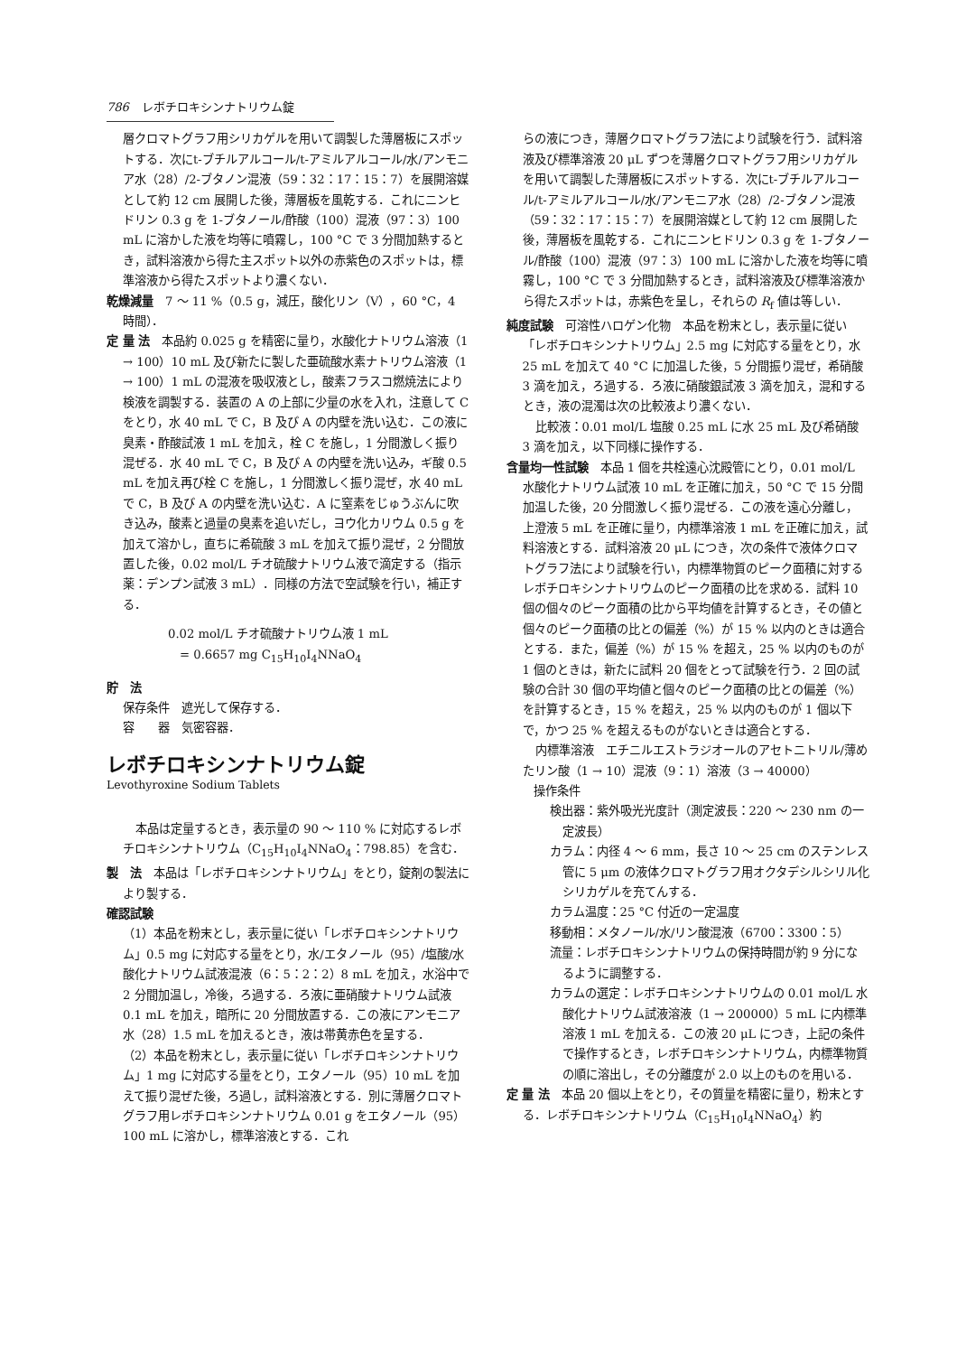786 レボチロキシンナトリウム錠
層クロマトグラフ用シリカゲルを用いて調製した薄層板にスポットする．次にt-ブチルアルコール/t-アミルアルコール/水/アンモニア水（28）/2-ブタノン混液（59：32：17：15：7）を展開溶媒として約 12 cm 展開した後，薄層板を風乾する．これにニンヒドリン 0.3 g を 1-ブタノール/酢酸（100）混液（97：3）100 mL に溶かした液を均等に噴霧し，100 °C で 3 分間加熱するとき，試料溶液から得た主スポット以外の赤紫色のスポットは，標準溶液から得たスポットより濃くない．
乾燥減量　7 ～ 11 %（0.5 g，減圧，酸化リン（V），60 °C，4 時間）．
定 量 法　本品約 0.025 g を精密に量り，水酸化ナトリウム溶液（1 → 100）10 mL 及び新たに製した亜硫酸水素ナトリウム溶液（1 → 100）1 mL の混液を吸収液とし，酸素フラスコ燃焼法により検液を調製する．装置の A の上部に少量の水を入れ，注意して C をとり，水 40 mL で C，B 及び A の内壁を洗い込む．この液に臭素・酢酸試液 1 mL を加え，栓 C を施し，1 分間激しく振り混ぜる．水 40 mL で C，B 及び A の内壁を洗い込み，ギ酸 0.5 mL を加え再び栓 C を施し，1 分間激しく振り混ぜ，水 40 mL で C，B 及び A の内壁を洗い込む．A に窒素をじゅうぶんに吹き込み，酸素と過量の臭素を追いだし，ヨウ化カリウム 0.5 g を加えて溶かし，直ちに希硫酸 3 mL を加えて振り混ぜ，2 分間放置した後，0.02 mol/L チオ硫酸ナトリウム液で滴定する（指示薬：デンプン試液 3 mL）．同様の方法で空試験を行い，補正する．
0.02 mol/L チオ硫酸ナトリウム液 1 mL
　= 0.6657 mg C<sub>15</sub>H<sub>10</sub>I<sub>4</sub>NNaO<sub>4</sub>
貯　法
保存条件　遮光して保存する．
容　　器　気密容器．
レボチロキシンナトリウム錠
Levothyroxine Sodium Tablets
本品は定量するとき，表示量の 90 ～ 110 % に対応するレボチロキシンナトリウム（C<sub>15</sub>H<sub>10</sub>I<sub>4</sub>NNaO<sub>4</sub>：798.85）を含む．
製　法　本品は「レボチロキシンナトリウム」をとり，錠剤の製法により製する．
確認試験
（1）本品を粉末とし，表示量に従い「レボチロキシンナトリウム」0.5 mg に対応する量をとり，水/エタノール（95）/塩酸/水酸化ナトリウム試液混液（6：5：2：2）8 mL を加え，水浴中で 2 分間加温し，冷後，ろ過する．ろ液に亜硝酸ナトリウム試液 0.1 mL を加え，暗所に 20 分間放置する．この液にアンモニア水（28）1.5 mL を加えるとき，液は帯黄赤色を呈する．
（2）本品を粉末とし，表示量に従い「レボチロキシンナトリウム」1 mg に対応する量をとり，エタノール（95）10 mL を加えて振り混ぜた後，ろ過し，試料溶液とする．別に薄層クロマトグラフ用レボチロキシンナトリウム 0.01 g をエタノール（95）100 mL に溶かし，標準溶液とする．これ
らの液につき，薄層クロマトグラフ法により試験を行う．試料溶液及び標準溶液 20 μL ずつを薄層クロマトグラフ用シリカゲルを用いて調製した薄層板にスポットする．次にt-ブチルアルコール/t-アミルアルコール/水/アンモニア水（28）/2-ブタノン混液（59：32：17：15：7）を展開溶媒として約 12 cm 展開した後，薄層板を風乾する．これにニンヒドリン 0.3 g を 1-ブタノール/酢酸（100）混液（97：3）100 mL に溶かした液を均等に噴霧し，100 °C で 3 分間加熱するとき，試料溶液及び標準溶液から得たスポットは，赤紫色を呈し，それらの R<sub>f</sub> 値は等しい．
純度試験　可溶性ハロゲン化物　本品を粉末とし，表示量に従い「レボチロキシンナトリウム」2.5 mg に対応する量をとり，水 25 mL を加えて 40 °C に加温した後，5 分間振り混ぜ，希硝酸 3 滴を加え，ろ過する．ろ液に硝酸銀試液 3 滴を加え，混和するとき，液の混濁は次の比較液より濃くない．
比較液：0.01 mol/L 塩酸 0.25 mL に水 25 mL 及び希硝酸 3 滴を加え，以下同様に操作する．
含量均一性試験　本品 1 個を共栓遠心沈殿管にとり，0.01 mol/L 水酸化ナトリウム試液 10 mL を正確に加え，50 °C で 15 分間加温した後，20 分間激しく振り混ぜる．この液を遠心分離し，上澄液 5 mL を正確に量り，内標準溶液 1 mL を正確に加え，試料溶液とする．試料溶液 20 μL につき，次の条件で液体クロマトグラフ法により試験を行い，内標準物質のピーク面積に対するレボチロキシンナトリウムのピーク面積の比を求める．試料 10 個の個々のピーク面積の比から平均値を計算するとき，その値と個々のピーク面積の比との偏差（%）が 15 % 以内のときは適合とする．また，偏差（%）が 15 % を超え，25 % 以内のものが 1 個のときは，新たに試料 20 個をとって試験を行う．2 回の試験の合計 30 個の平均値と個々のピーク面積の比との偏差（%）を計算するとき，15 % を超え，25 % 以内のものが 1 個以下で，かつ 25 % を超えるものがないときは適合とする．
内標準溶液　エチニルエストラジオールのアセトニトリル/薄めたリン酸（1 → 10）混液（9：1）溶液（3 → 40000）
操作条件
検出器：紫外吸光光度計（測定波長：220 ～ 230 nm の一定波長）
カラム：内径 4 ～ 6 mm，長さ 10 ～ 25 cm のステンレス管に 5 μm の液体クロマトグラフ用オクタデシルシリル化シリカゲルを充てんする．
カラム温度：25 °C 付近の一定温度
移動相：メタノール/水/リン酸混液（6700：3300：5）
流量：レボチロキシンナトリウムの保持時間が約 9 分になるように調整する．
カラムの選定：レボチロキシンナトリウムの 0.01 mol/L 水酸化ナトリウム試液溶液（1 → 200000）5 mL に内標準溶液 1 mL を加える．この液 20 μL につき，上記の条件で操作するとき，レボチロキシンナトリウム，内標準物質の順に溶出し，その分離度が 2.0 以上のものを用いる．
定 量 法　本品 20 個以上をとり，その質量を精密に量り，粉末とする．レボチロキシンナトリウム（C<sub>15</sub>H<sub>10</sub>I<sub>4</sub>NNaO<sub>4</sub>）約